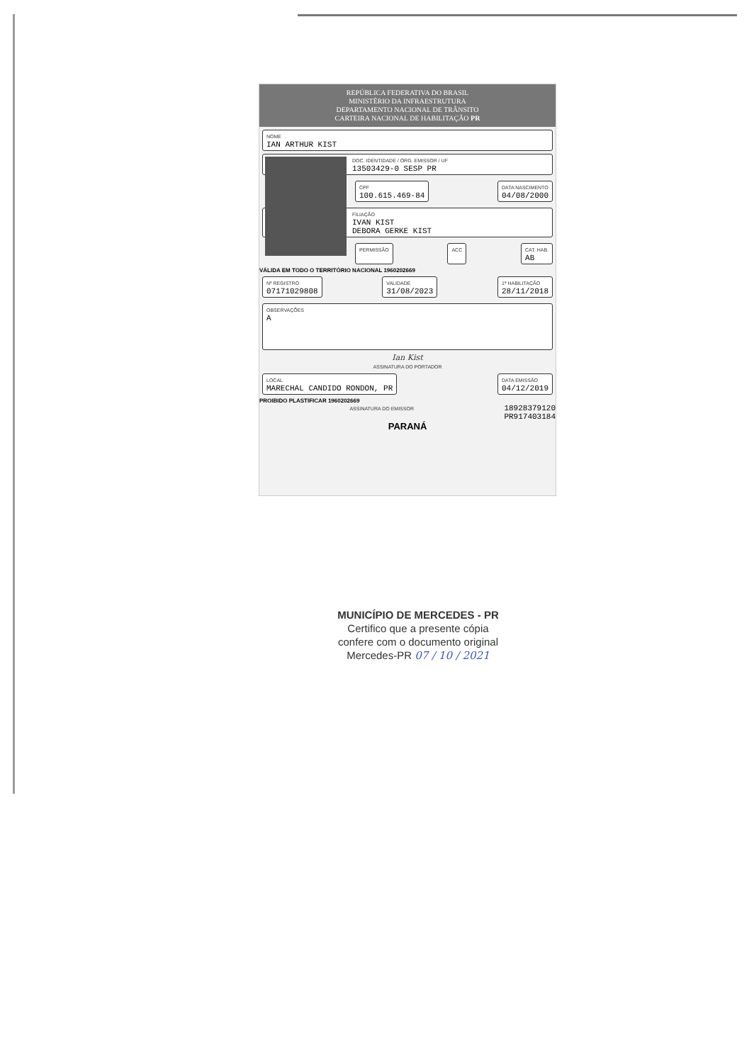REPÚBLICA FEDERATIVA DO BRASIL
MINISTÉRIO DA INFRAESTRUTURA
DEPARTAMENTO NACIONAL DE TRÂNSITO
CARTEIRA NACIONAL DE HABILITAÇÃO PR
NOME
IAN ARTHUR KIST
DOC. IDENTIDADE / ÓRG. EMISSOR / UF
13503429-0 SESP PR
CPF
100.615.469-84
DATA NASCIMENTO
04/08/2000
FILIAÇÃO
IVAN KIST
DEBORA GERKE KIST
PERMISSÃO ACC CAT. HAB.
AB
VÁLIDA EM TODO O TERRITÓRIO NACIONAL 1960202669
Nº REGISTRO
07171029808
VALIDADE
31/08/2023
1ª HABILITAÇÃO
28/11/2018
OBSERVAÇÕES
A
Ian Kist
ASSINATURA DO PORTADOR
LOCAL
MARECHAL CANDIDO RONDON, PR
DATA EMISSÃO
04/12/2019
PROIBIDO PLASTIFICAR 1960202669
ASSINATURA DO EMISSOR
18928379120
PR917403184
PARANÁ
MUNICÍPIO DE MERCEDES - PR
Certifico que a presente cópia
confere com o documento original
Mercedes-PR 07 / 10 / 2021